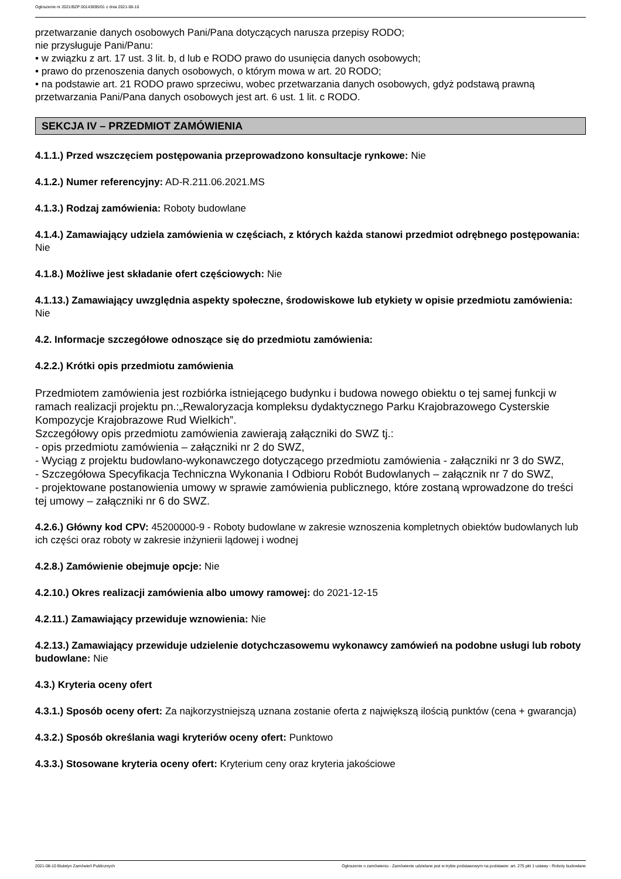Ogłoszenie nr 2021/BZP 00143695/01 z dnia 2021-08-10
przetwarzanie danych osobowych Pani/Pana dotyczących narusza przepisy RODO;
nie przysługuje Pani/Panu:
• w związku z art. 17 ust. 3 lit. b, d lub e RODO prawo do usunięcia danych osobowych;
• prawo do przenoszenia danych osobowych, o którym mowa w art. 20 RODO;
• na podstawie art. 21 RODO prawo sprzeciwu, wobec przetwarzania danych osobowych, gdyż podstawą prawną przetwarzania Pani/Pana danych osobowych jest art. 6 ust. 1 lit. c RODO.
SEKCJA IV – PRZEDMIOT ZAMÓWIENIA
4.1.1.) Przed wszczęciem postępowania przeprowadzono konsultacje rynkowe: Nie
4.1.2.) Numer referencyjny: AD-R.211.06.2021.MS
4.1.3.) Rodzaj zamówienia: Roboty budowlane
4.1.4.) Zamawiający udziela zamówienia w częściach, z których każda stanowi przedmiot odrębnego postępowania: Nie
4.1.8.) Możliwe jest składanie ofert częściowych: Nie
4.1.13.) Zamawiający uwzględnia aspekty społeczne, środowiskowe lub etykiety w opisie przedmiotu zamówienia: Nie
4.2. Informacje szczegółowe odnoszące się do przedmiotu zamówienia:
4.2.2.) Krótki opis przedmiotu zamówienia
Przedmiotem zamówienia jest rozbiórka istniejącego budynku i budowa nowego obiektu o tej samej funkcji w ramach realizacji projektu pn.:„Rewaloryzacja kompleksu dydaktycznego Parku Krajobrazowego Cysterskie Kompozycje Krajobrazowe Rud Wielkich”.
Szczegółowy opis przedmiotu zamówienia zawierają załączniki do SWZ tj.:
- opis przedmiotu zamówienia – załączniki nr 2 do SWZ,
- Wyciąg z projektu budowlano-wykonawczego dotyczącego przedmiotu zamówienia - załączniki nr 3 do SWZ,
- Szczegółowa Specyfikacja Techniczna Wykonania I Odbioru Robót Budowlanych – załącznik nr 7 do SWZ,
- projektowane postanowienia umowy w sprawie zamówienia publicznego, które zostaną wprowadzone do treści tej umowy – załączniki nr 6 do SWZ.
4.2.6.) Główny kod CPV: 45200000-9 - Roboty budowlane w zakresie wznoszenia kompletnych obiektów budowlanych lub ich części oraz roboty w zakresie inżynierii lądowej i wodnej
4.2.8.) Zamówienie obejmuje opcje: Nie
4.2.10.) Okres realizacji zamówienia albo umowy ramowej: do 2021-12-15
4.2.11.) Zamawiający przewiduje wznowienia: Nie
4.2.13.) Zamawiający przewiduje udzielenie dotychczasowemu wykonawcy zamówień na podobne usługi lub roboty budowlane: Nie
4.3.) Kryteria oceny ofert
4.3.1.) Sposób oceny ofert: Za najkorzystniejszą uznana zostanie oferta z największą ilością punktów (cena + gwarancja)
4.3.2.) Sposób określania wagi kryteriów oceny ofert: Punktowo
4.3.3.) Stosowane kryteria oceny ofert: Kryterium ceny oraz kryteria jakościowe
2021-08-10 Biuletyn Zamówień Publicznych Ogłoszenie o zamówieniu - Zamówienie udzielane jest w trybie podstawowym na podstawie: art. 275 pkt 1 ustawy - Roboty budowlane